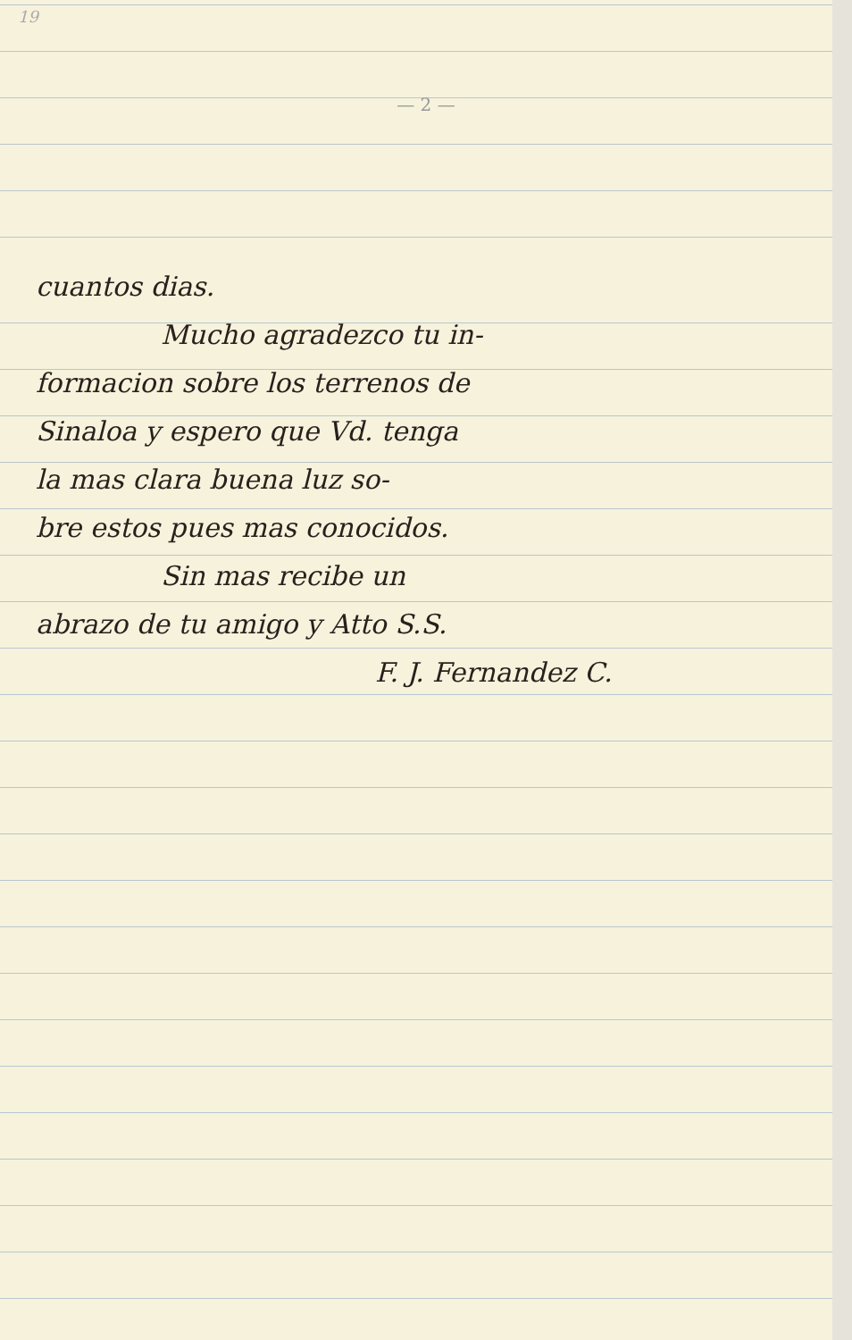19
— 2 —
cuantos dias.
Mucho agradezco tu in-
formacion sobre los terrenos de
Sinaloa y espero que Vd. tenga
la mas clara buena luz so-
bre estos pues mas conocidos.
Sin mas recibe un
abrazo de tu amigo y Atto S.S.
F. J. Fernandez C.